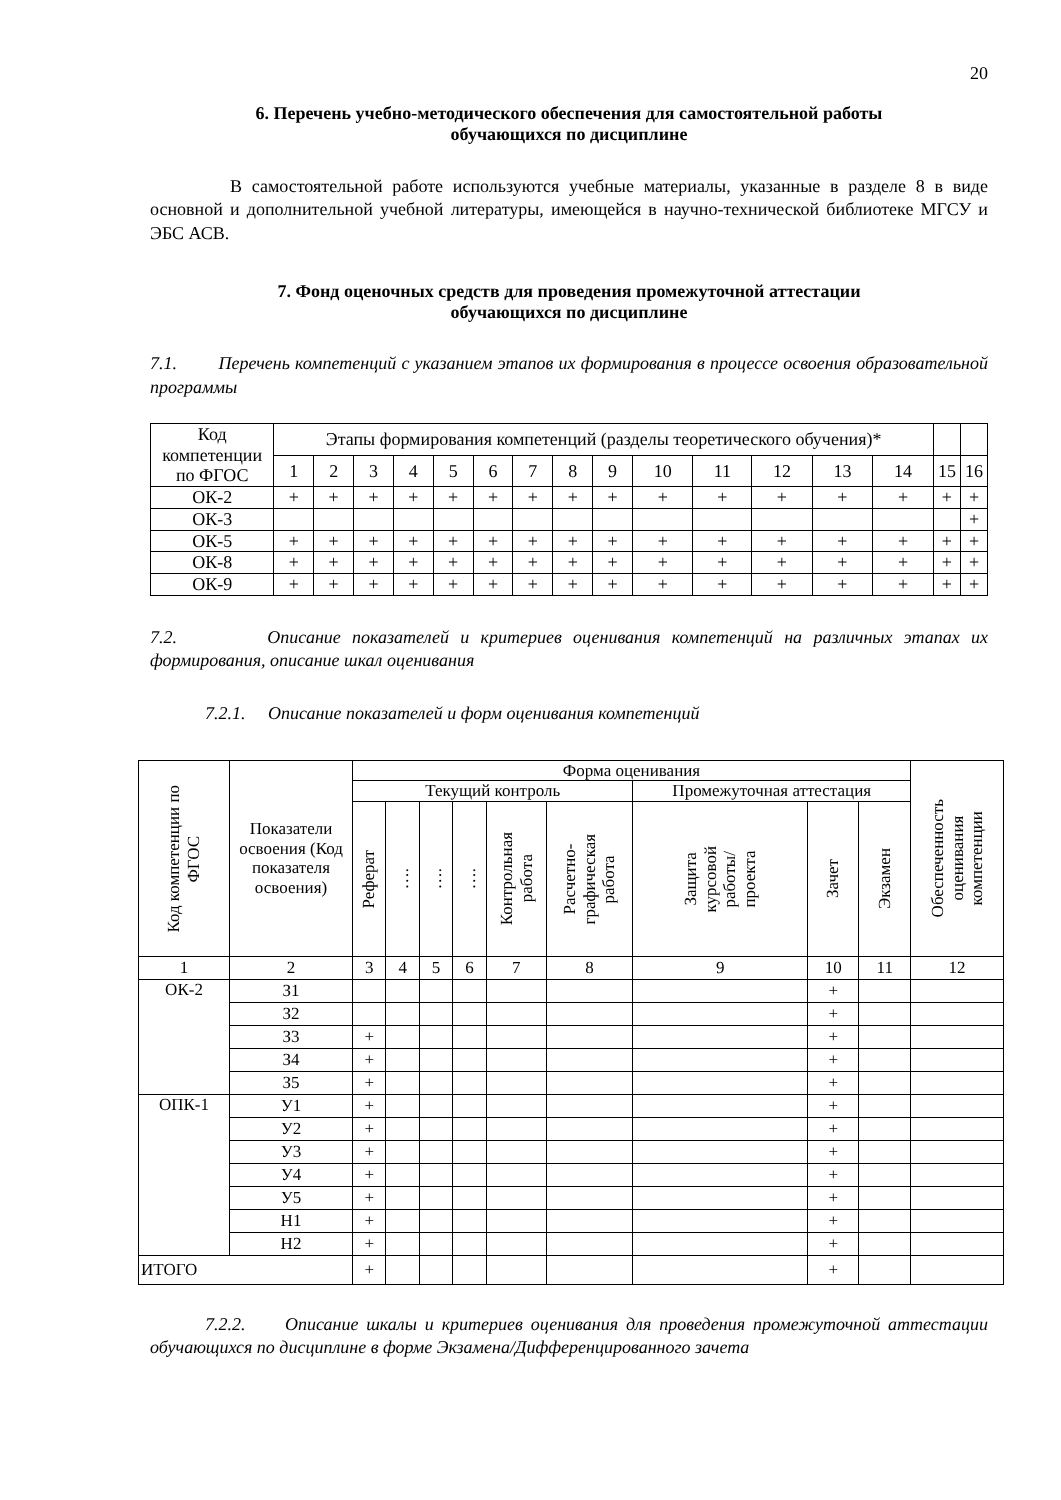20
6. Перечень учебно-методического обеспечения для самостоятельной работы
обучающихся по дисциплине
В самостоятельной работе используются учебные материалы, указанные в разделе 8 в виде основной и дополнительной учебной литературы, имеющейся в научно-технической библиотеке МГСУ и ЭБС АСВ.
7. Фонд оценочных средств для проведения промежуточной аттестации
обучающихся по дисциплине
7.1. Перечень компетенций с указанием этапов их формирования в процессе освоения образовательной программы
| Код компетенции по ФГОС | Этапы формирования компетенций (разделы теоретического обучения)* | | | | | | | | | | | | | | | |
| --- | --- | --- | --- | --- | --- | --- | --- | --- | --- | --- | --- | --- | --- | --- | --- | --- |
| | 1 | 2 | 3 | 4 | 5 | 6 | 7 | 8 | 9 | 10 | 11 | 12 | 13 | 14 | 15 | 16 |
| ОК-2 | + | + | + | + | + | + | + | + | + | + | + | + | + | + | + | + |
| ОК-3 | | | | | | | | | | | | | | | | + |
| ОК-5 | + | + | + | + | + | + | + | + | + | + | + | + | + | + | + | + |
| ОК-8 | + | + | + | + | + | + | + | + | + | + | + | + | + | + | + | + |
| ОК-9 | + | + | + | + | + | + | + | + | + | + | + | + | + | + | + | + |
7.2. Описание показателей и критериев оценивания компетенций на различных этапах их формирования, описание шкал оценивания
7.2.1. Описание показателей и форм оценивания компетенций
| Код компетенции по ФГОС | Показатели освоения (Код показателя освоения) | Форма оценивания | | | | | | | | | Обеспеченность оценивания компетенции |
| --- | --- | --- | --- | --- | --- | --- | --- | --- | --- | --- | --- |
| | | Текущий контроль | | | | | | Промежуточная аттестация | | | |
| | | Реферат | …. | …. | …. | Контрольная работа | Расчетно- графическая работа | Защита курсовой работы/ проекта | Зачет | Экзамен | |
| 1 | 2 | 3 | 4 | 5 | 6 | 7 | 8 | 9 | 10 | 11 | 12 |
| ОК-2 | З1 | | | | | | | | + | | |
| | З2 | | | | | | | | + | | |
| | З3 | + | | | | | | | + | | |
| | З4 | + | | | | | | | + | | |
| | З5 | + | | | | | | | + | | |
| ОПК-1 | У1 | + | | | | | | | + | | |
| | У2 | + | | | | | | | + | | |
| | У3 | + | | | | | | | + | | |
| | У4 | + | | | | | | | + | | |
| | У5 | + | | | | | | | + | | |
| | Н1 | + | | | | | | | + | | |
| | Н2 | + | | | | | | | + | | |
| ИТОГО | | + | | | | | | | + | | |
7.2.2. Описание шкалы и критериев оценивания для проведения промежуточной аттестации обучающихся по дисциплине в форме Экзамена/Дифференцированного зачета